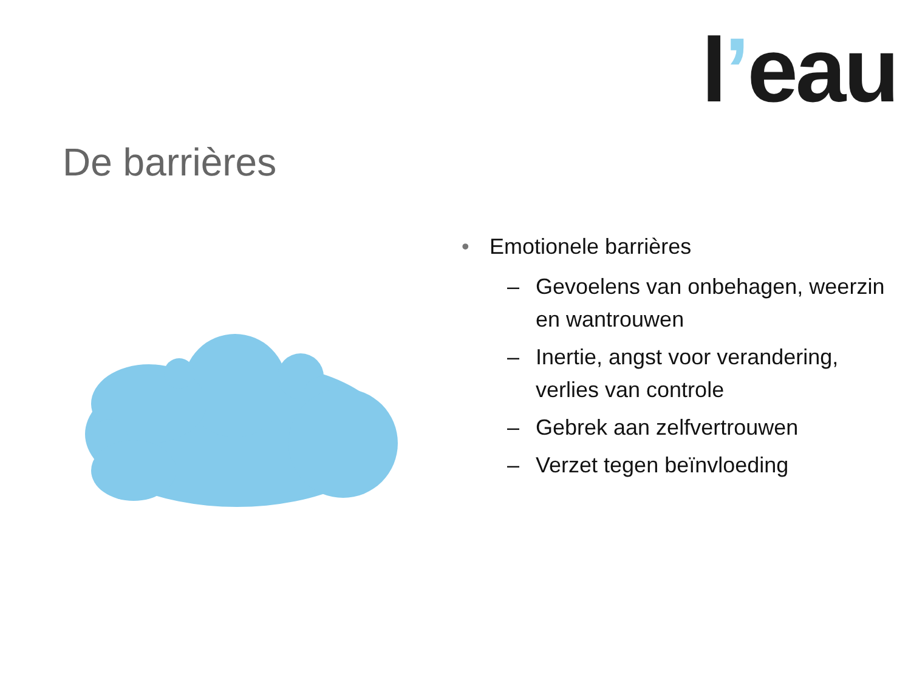l’eau
De barrières
• Emotionele barrières
– Gevoelens van onbehagen, weerzin en wantrouwen
– Inertie, angst voor verandering, verlies van controle
– Gebrek aan zelfvertrouwen
– Verzet tegen beïnvloeding